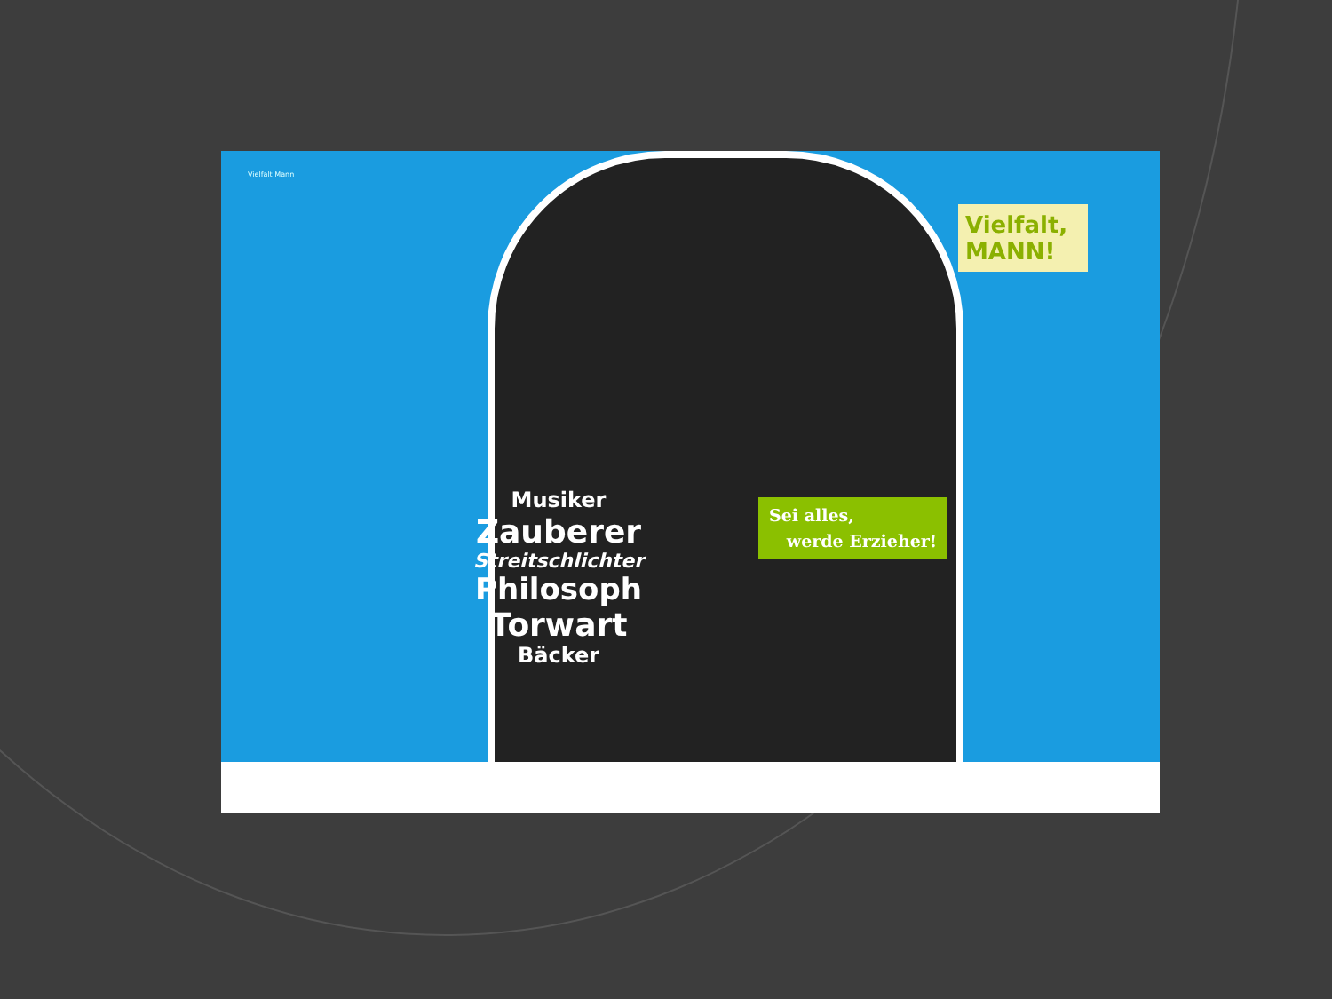Vielfalt Mann
Musiker
Zauberer
Streitschlichter
Philosoph
Torwart
Bäcker
Vielfalt, MANN!
Sei alles,
werde Erzieher!